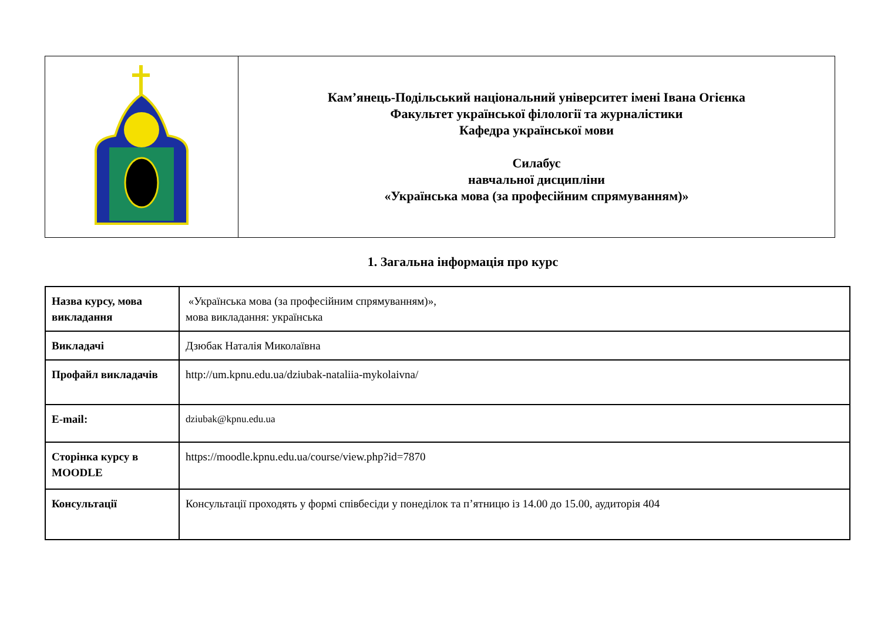| | Кам’янець-Подільський національний університет імені Івана Огієнка Факультет української філології та журналістики Кафедра української мови Силабус навчальної дисципліни «Українська мова (за професійним спрямуванням)» |
1. Загальна інформація про курс
| Назва курсу, мова викладання | «Українська мова (за професійним спрямуванням)», мова викладання: українська |
| Викладачі | Дзюбак Наталія Миколаївна |
| Профайл викладачів | http://um.kpnu.edu.ua/dziubak-nataliia-mykolaivna/ |
| E-mail: | dziubak@kpnu.edu.ua |
| Сторінка курсу в MOODLE | https://moodle.kpnu.edu.ua/course/view.php?id=7870 |
| Консультації | Консультації проходять у формі співбесіди у понеділок та п’ятницю із 14.00 до 15.00, аудиторія 404 |